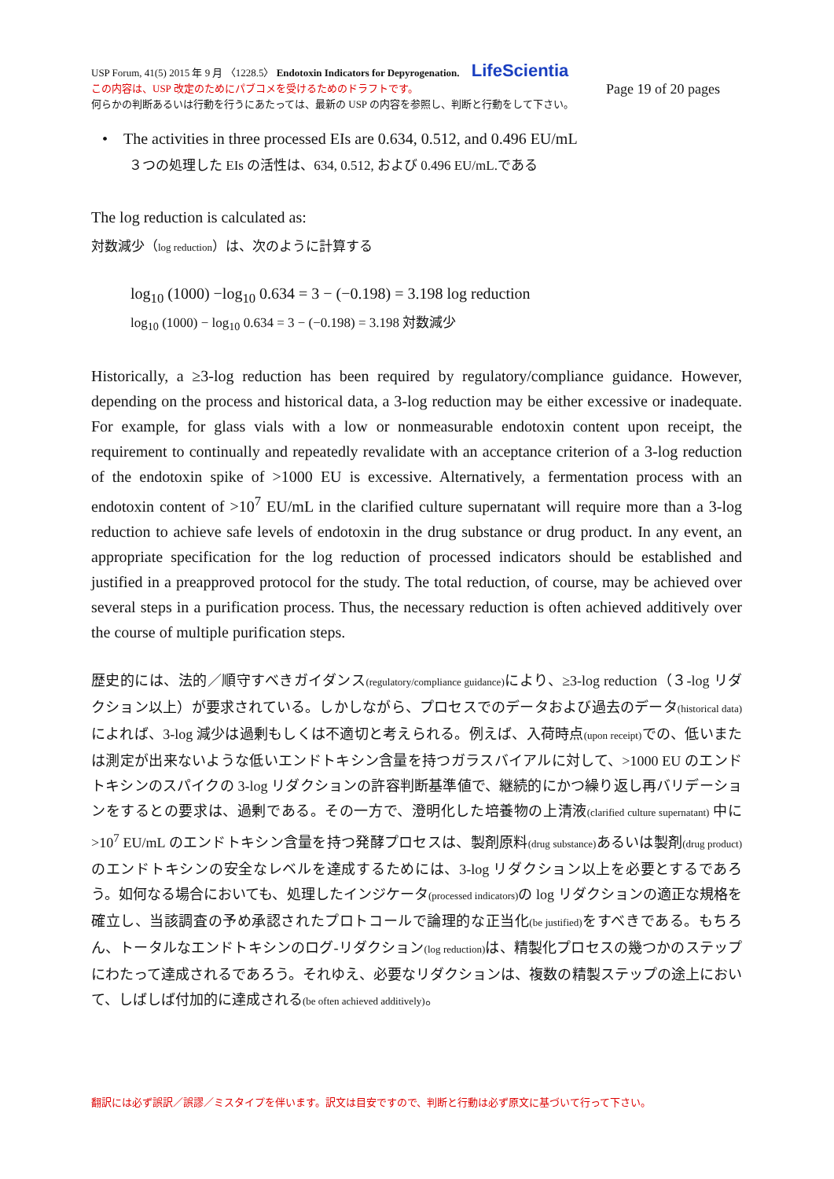USP Forum, 41(5) 2015 年 9 月 〈1228.5〉 Endotoxin Indicators for Depyrogenation. LifeScientia
この内容は、USP 改定のためにパブコメを受けるためのドラフトです。 Page 19 of 20 pages
何らかの判断あるいは行動を行うにあたっては、最新の USP の内容を参照し、判断と行動をして下さい。
• The activities in three processed EIs are 0.634, 0.512, and 0.496 EU/mL
３つの処理した EIs の活性は、634, 0.512, および 0.496 EU/mL.である
The log reduction is calculated as:
対数減少（log reduction）は、次のように計算する
log<sub>10</sub> (1000) −log<sub>10</sub> 0.634 = 3 − (−0.198) = 3.198 log reduction
log<sub>10</sub> (1000) − log<sub>10</sub> 0.634 = 3 − (−0.198) = 3.198 対数減少
Historically, a ≥3-log reduction has been required by regulatory/compliance guidance. However, depending on the process and historical data, a 3-log reduction may be either excessive or inadequate. For example, for glass vials with a low or nonmeasurable endotoxin content upon receipt, the requirement to continually and repeatedly revalidate with an acceptance criterion of a 3-log reduction of the endotoxin spike of >1000 EU is excessive. Alternatively, a fermentation process with an endotoxin content of >10<sup>7</sup> EU/mL in the clarified culture supernatant will require more than a 3-log reduction to achieve safe levels of endotoxin in the drug substance or drug product. In any event, an appropriate specification for the log reduction of processed indicators should be established and justified in a preapproved protocol for the study. The total reduction, of course, may be achieved over several steps in a purification process. Thus, the necessary reduction is often achieved additively over the course of multiple purification steps.
歴史的には、法的／順守すべきガイダンス(regulatory/compliance guidance) により、≥3-log reduction（３-log リダクション以上）が要求されている。しかしながら、プロセスでのデータおよび過去のデータ(historical data) によれば、3-log 減少は過剰もしくは不適切と考えられる。例えば、入荷時点(upon receipt) での、低いまたは測定が出来ないような低いエンドトキシン含量を持つガラスバイアルに対して、>1000 EU のエンドトキシンのスパイクの 3-log リダクションの許容判断基準値で、継続的にかつ繰り返し再バリデーションをするとの要求は、過剰である。その一方で、澄明化した培養物の上清液(clarified culture supernatant) 中に >10<sup>7</sup> EU/mL のエンドトキシン含量を持つ発酵プロセスは、製剤原料(drug substance) あるいは製剤(drug product) のエンドトキシンの安全なレベルを達成するためには、3-log リダクション以上を必要とするであろう。如何なる場合においても、処理したインジケータ(processed indicators) の log リダクションの適正な規格を確立し、当該調査の予め承認されたプロトコールで論理的な正当化(be justified) をすべきである。もちろん、トータルなエンドトキシンのログ-リダクション(log reduction) は、精製化プロセスの幾つかのステップにわたって達成されるであろう。それゆえ、必要なリダクションは、複数の精製ステップの途上において、しばしば付加的に達成される(be often achieved additively)。
翻訳には必ず誤訳／誤謬／ミスタイプを伴います。訳文は目安ですので、判断と行動は必ず原文に基づいて行って下さい。